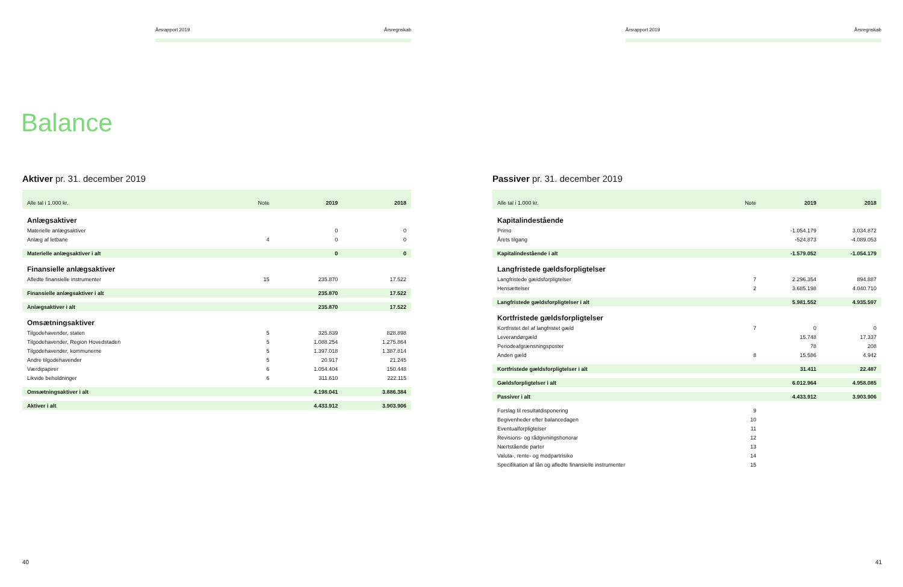Årsrapport 2019 Årsregnskab
Balance
Aktiver pr. 31. december 2019
| Alle tal i 1.000 kr. | Note | 2019 | 2018 |
| --- | --- | --- | --- |
| Anlægsaktiver | | | |
| Materielle anlægsaktiver | | 0 | 0 |
| Anlæg af letbane | 4 | 0 | 0 |
| Materielle anlægsaktiver i alt | | 0 | 0 |
| Finansielle anlægsaktiver | | | |
| Afledte finansielle instrumenter | 15 | 235.870 | 17.522 |
| Finansielle anlægsaktiver i alt | | 235.870 | 17.522 |
| Anlægsaktiver i alt | | 235.870 | 17.522 |
| Omsætningsaktiver | | | |
| Tilgodehavender, staten | 5 | 325.839 | 828.898 |
| Tilgodehavender, Region Hovedstaden | 5 | 1.088.254 | 1.275.864 |
| Tilgodehavender, kommunerne | 5 | 1.397.018 | 1.387.814 |
| Andre tilgodehavender | 5 | 20.917 | 21.245 |
| Værdipapirer | 6 | 1.054.404 | 150.448 |
| Likvide beholdninger | 6 | 311.610 | 222.115 |
| Omsætningsaktiver i alt | | 4.198.041 | 3.886.384 |
| Aktiver i alt | | 4.433.912 | 3.903.906 |
Årsrapport 2019 Årsregnskab
Passiver pr. 31. december 2019
| Alle tal i 1.000 kr. | Note | 2019 | 2018 |
| --- | --- | --- | --- |
| Kapitalindestående | | | |
| Primo | | -1.054.179 | 3.034.872 |
| Årets tilgang | | -524.873 | -4.089.053 |
| Kapitalindestående i alt | | -1.579.052 | -1.054.179 |
| Langfristede gældsforpligtelser | | | |
| Langfristede gældsforpligtelser | 7 | 2.296.354 | 894.887 |
| Hensættelser | 2 | 3.685.198 | 4.040.710 |
| Langfristede gældsforpligtelser i alt | | 5.981.552 | 4.935.597 |
| Kortfristede gældsforpligtelser | | | |
| Kortfristet del af langfristet gæld | 7 | 0 | 0 |
| Leverandørgæld | | 15.748 | 17.337 |
| Periodeafgrænsningsposter | | 78 | 208 |
| Anden gæld | 8 | 15.586 | 4.942 |
| Kortfristede gældsforpligtelser i alt | | 31.411 | 22.487 |
| Gældsforpligtelser i alt | | 6.012.964 | 4.958.085 |
| Passiver i alt | | 4.433.912 | 3.903.906 |
| Forslag til resultatdisponering | 9 | | |
| Begivenheder efter balancedagen | 10 | | |
| Eventualforpligtelser | 11 | | |
| Revisions- og rådgivningshonorar | 12 | | |
| Nærtstående parter | 13 | | |
| Valuta-, rente- og modpartrisiko | 14 | | |
| Specifikation af lån og afledte finansielle instrumenter | 15 | | |
40 41